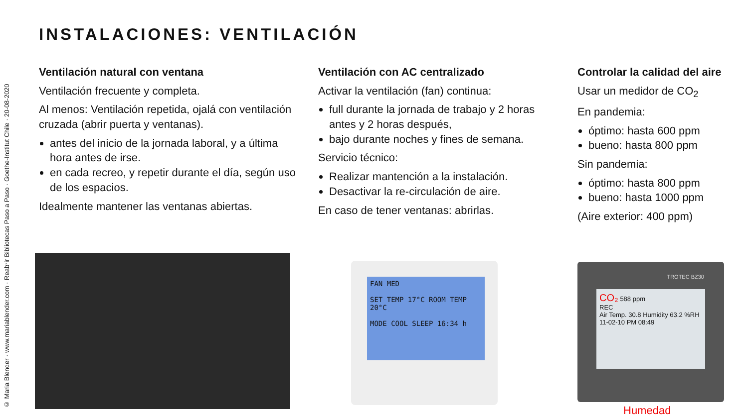© Maria Blender · www.mariablender.com · Reabrir Bibliotecas Paso a Paso · Goethe-Institut Chile · 20-08-2020
INSTALACIONES: VENTILACIÓN
Ventilación natural con ventana
Ventilación frecuente y completa.
Al menos: Ventilación repetida, ojalá con ventilación cruzada (abrir puerta y ventanas).
antes del inicio de la jornada laboral, y a última hora antes de irse.
en cada recreo, y repetir durante el día, según uso de los espacios.
Idealmente mantener las ventanas abiertas.
Ventilación con AC centralizado
Activar la ventilación (fan) continua:
full durante la jornada de trabajo y 2 horas antes y 2 horas después,
bajo durante noches y fines de semana.
Servicio técnico:
Realizar mantención a la instalación.
Desactivar la re-circulación de aire.
En caso de tener ventanas: abrirlas.
Controlar la calidad del aire
Usar un medidor de CO<sub>2</sub>
En pandemia:
óptimo: hasta 600 ppm
bueno: hasta 800 ppm
Sin pandemia:
óptimo: hasta 800 ppm
bueno: hasta 1000 ppm
(Aire exterior: 400 ppm)
FAN MED
SET TEMP 17°C ROOM TEMP 20°C
MODE COOL SLEEP 16:34 h
TROTEC BZ30
CO₂ 588 ppm
REC
Air Temp. 30.8 Humidity 63.2 %RH 11-02-10 PM 08:49
Humedad